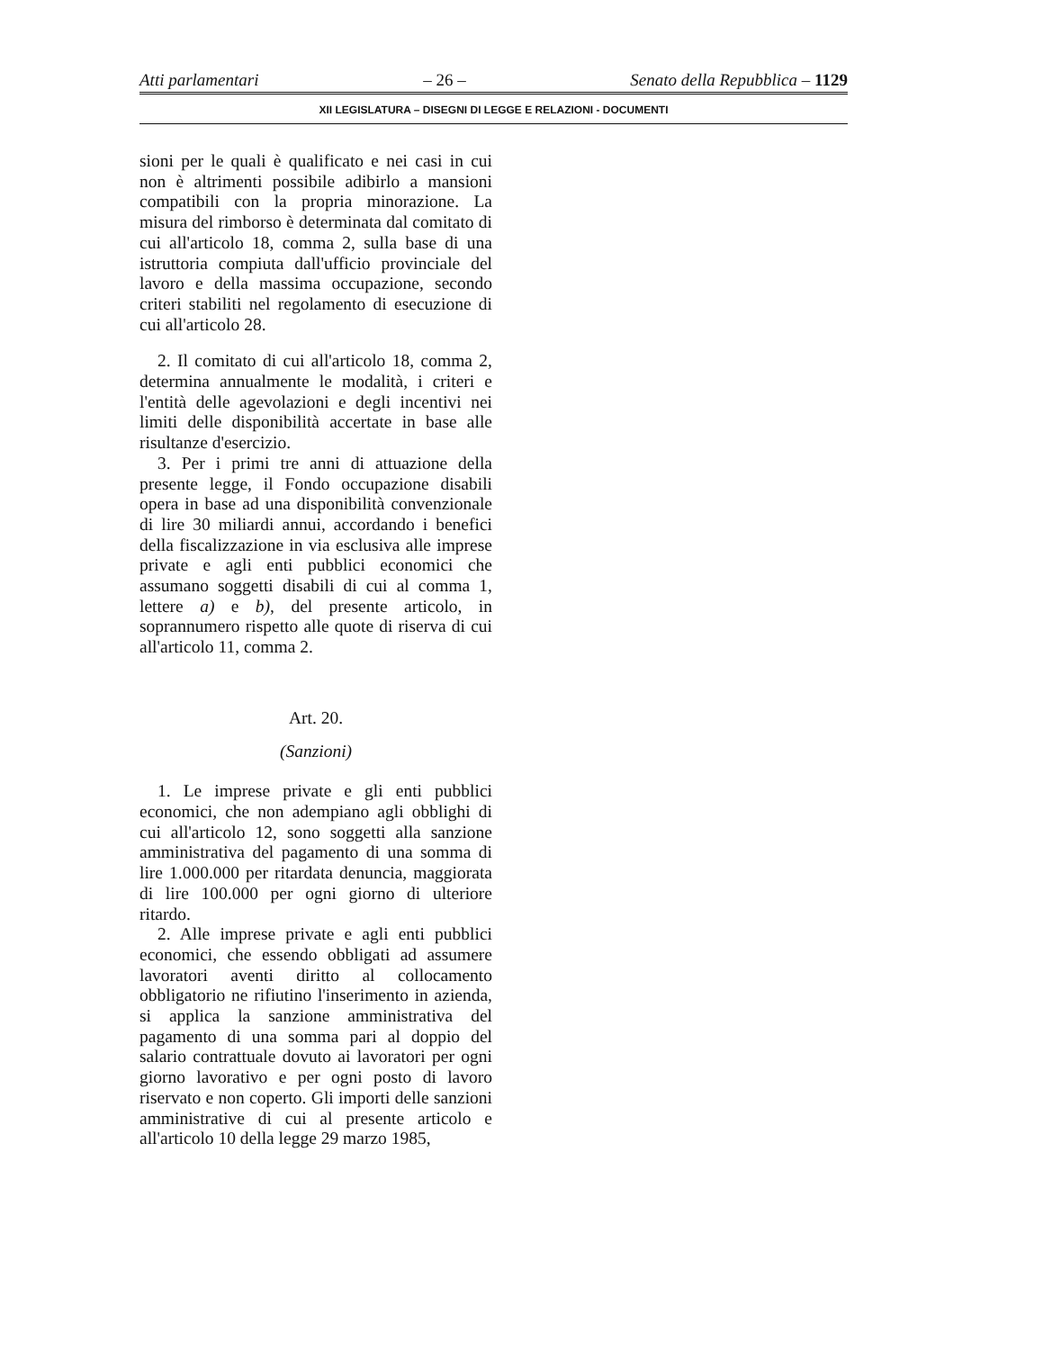Atti parlamentari – 26 – Senato della Repubblica – 1129
XII LEGISLATURA – DISEGNI DI LEGGE E RELAZIONI - DOCUMENTI
sioni per le quali è qualificato e nei casi in cui non è altrimenti possibile adibirlo a mansioni compatibili con la propria minorazione. La misura del rimborso è determinata dal comitato di cui all'articolo 18, comma 2, sulla base di una istruttoria compiuta dall'ufficio provinciale del lavoro e della massima occupazione, secondo criteri stabiliti nel regolamento di esecuzione di cui all'articolo 28.
2. Il comitato di cui all'articolo 18, comma 2, determina annualmente le modalità, i criteri e l'entità delle agevolazioni e degli incentivi nei limiti delle disponibilità accertate in base alle risultanze d'esercizio.
3. Per i primi tre anni di attuazione della presente legge, il Fondo occupazione disabili opera in base ad una disponibilità convenzionale di lire 30 miliardi annui, accordando i benefici della fiscalizzazione in via esclusiva alle imprese private e agli enti pubblici economici che assumano soggetti disabili di cui al comma 1, lettere a) e b), del presente articolo, in soprannumero rispetto alle quote di riserva di cui all'articolo 11, comma 2.
Art. 20.
(Sanzioni)
1. Le imprese private e gli enti pubblici economici, che non adempiano agli obblighi di cui all'articolo 12, sono soggetti alla sanzione amministrativa del pagamento di una somma di lire 1.000.000 per ritardata denuncia, maggiorata di lire 100.000 per ogni giorno di ulteriore ritardo.
2. Alle imprese private e agli enti pubblici economici, che essendo obbligati ad assumere lavoratori aventi diritto al collocamento obbligatorio ne rifiutino l'inserimento in azienda, si applica la sanzione amministrativa del pagamento di una somma pari al doppio del salario contrattuale dovuto ai lavoratori per ogni giorno lavorativo e per ogni posto di lavoro riservato e non coperto. Gli importi delle sanzioni amministrative di cui al presente articolo e all'articolo 10 della legge 29 marzo 1985,